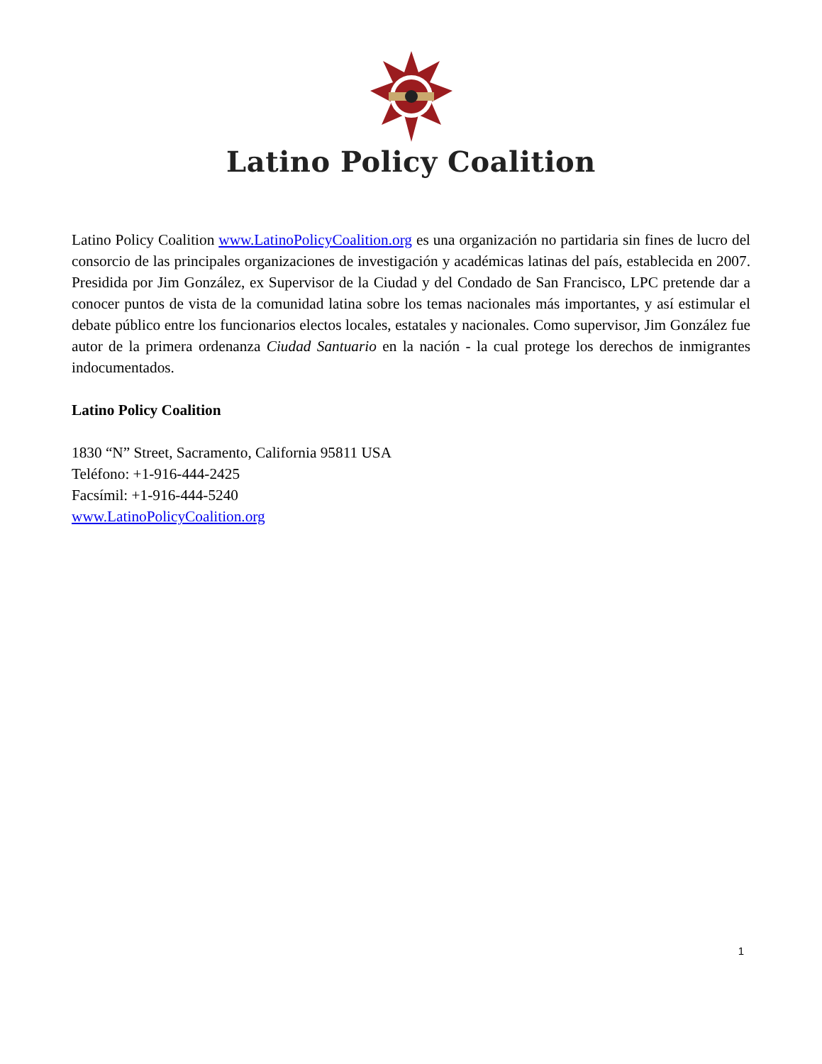Latino Policy Coalition
Latino Policy Coalition www.LatinoPolicyCoalition.org es una organización no partidaria sin fines de lucro del consorcio de las principales organizaciones de investigación y académicas latinas del país, establecida en 2007. Presidida por Jim González, ex Supervisor de la Ciudad y del Condado de San Francisco, LPC pretende dar a conocer puntos de vista de la comunidad latina sobre los temas nacionales más importantes, y así estimular el debate público entre los funcionarios electos locales, estatales y nacionales. Como supervisor, Jim González fue autor de la primera ordenanza Ciudad Santuario en la nación - la cual protege los derechos de inmigrantes indocumentados.
Latino Policy Coalition
1830 “N” Street, Sacramento, California 95811 USA
Teléfono: +1-916-444-2425
Facsímil: +1-916-444-5240
www.LatinoPolicyCoalition.org
1